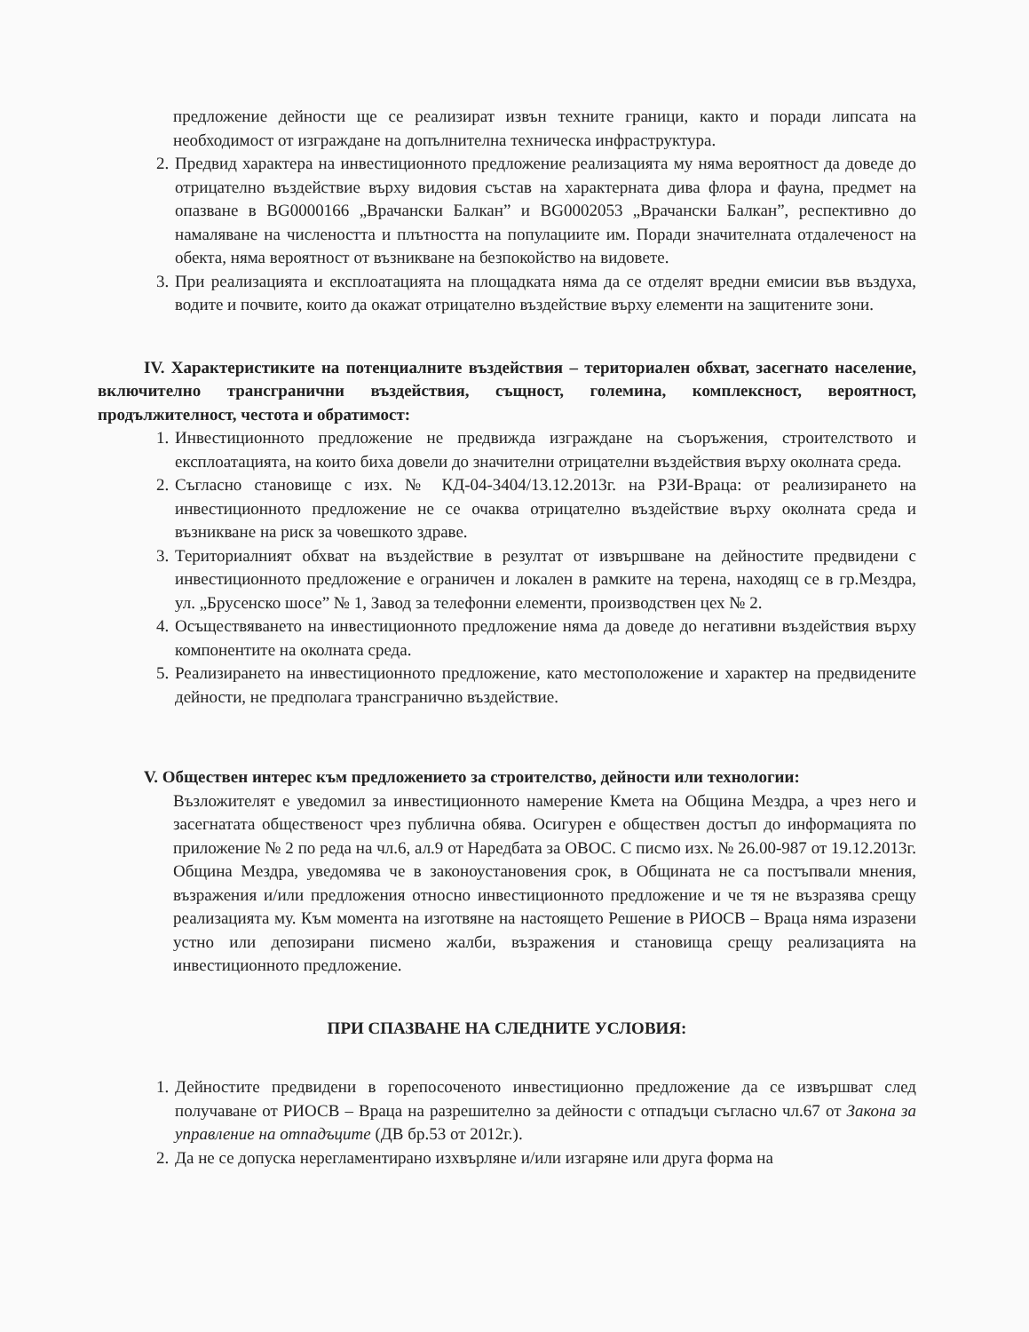предложение дейности ще се реализират извън техните граници, както и поради липсата на необходимост от изграждане на допълнителна техническа инфраструктура.
2. Предвид характера на инвестиционното предложение реализацията му няма вероятност да доведе до отрицателно въздействие върху видовия състав на характерната дива флора и фауна, предмет на опазване в BG0000166 „Врачански Балкан” и BG0002053 „Врачански Балкан”, респективно до намаляване на числеността и плътността на популациите им. Поради значителната отдалеченост на обекта, няма вероятност от възникване на безпокойство на видовете.
3. При реализацията и експлоатацията на площадката няма да се отделят вредни емисии във въздуха, водите и почвите, които да окажат отрицателно въздействие върху елементи на защитените зони.
IV. Характеристиките на потенциалните въздействия – териториален обхват, засегнато население, включително трансгранични въздействия, същност, големина, комплексност, вероятност, продължителност, честота и обратимост:
1. Инвестиционното предложение не предвижда изграждане на съоръжения, строителството и експлоатацията, на които биха довели до значителни отрицателни въздействия върху околната среда.
2. Съгласно становище с изх. № КД-04-3404/13.12.2013г. на РЗИ-Враца: от реализирането на инвестиционното предложение не се очаква отрицателно въздействие върху околната среда и възникване на риск за човешкото здраве.
3. Териториалният обхват на въздействие в резултат от извършване на дейностите предвидени с инвестиционното предложение е ограничен и локален в рамките на терена, находящ се в гр.Мездра, ул. „Брусенско шосе” № 1, Завод за телефонни елементи, производствен цех № 2.
4. Осъществяването на инвестиционното предложение няма да доведе до негативни въздействия върху компонентите на околната среда.
5. Реализирането на инвестиционното предложение, като местоположение и характер на предвидените дейности, не предполага трансгранично въздействие.
V. Обществен интерес към предложението за строителство, дейности или технологии:
Възложителят е уведомил за инвестиционното намерение Кмета на Община Мездра, а чрез него и засегнатата общественост чрез публична обява. Осигурен е обществен достъп до информацията по приложение № 2 по реда на чл.6, ал.9 от Наредбата за ОВОС. С писмо изх. № 26.00-987 от 19.12.2013г. Община Мездра, уведомява че в законоустановения срок, в Общината не са постъпвали мнения, възражения и/или предложения относно инвестиционното предложение и че тя не възразява срещу реализацията му. Към момента на изготвяне на настоящето Решение в РИОСВ – Враца няма изразени устно или депозирани писмено жалби, възражения и становища срещу реализацията на инвестиционното предложение.
ПРИ СПАЗВАНЕ НА СЛЕДНИТЕ УСЛОВИЯ:
1. Дейностите предвидени в горепосоченото инвестиционно предложение да се извършват след получаване от РИОСВ – Враца на разрешително за дейности с отпадъци съгласно чл.67 от Закона за управление на отпадъците (ДВ бр.53 от 2012г.).
2. Да не се допуска нерегламентирано изхвърляне и/или изгаряне или друга форма на